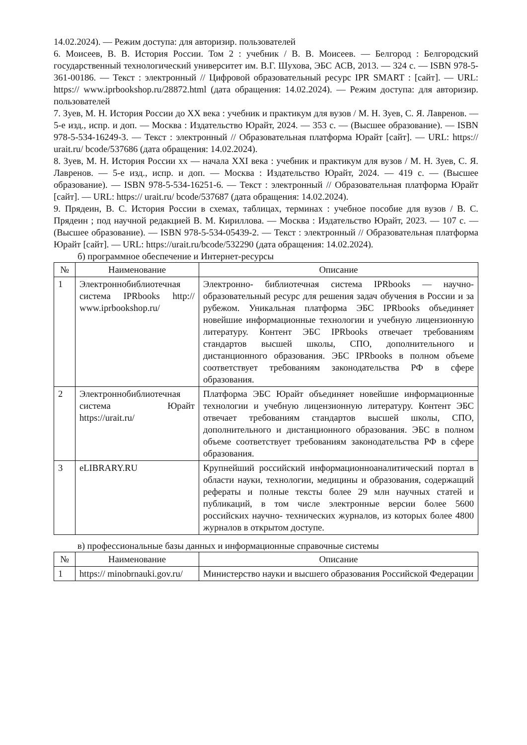14.02.2024). — Режим доступа: для авторизир. пользователей
6. Моисеев, В. В. История России. Том 2 : учебник / В. В. Моисеев. — Белгород : Белгородский государственный технологический университет им. В.Г. Шухова, ЭБС АСВ, 2013. — 324 с. — ISBN 978-5-361-00186. — Текст : электронный // Цифровой образовательный ресурс IPR SMART : [сайт]. — URL: https:// www.iprbookshop.ru/28872.html (дата обращения: 14.02.2024). — Режим доступа: для авторизир. пользователей
7. Зуев, М. Н. История России до XX века : учебник и практикум для вузов / М. Н. Зуев, С. Я. Лавренов. — 5-е изд., испр. и доп. — Москва : Издательство Юрайт, 2024. — 353 с. — (Высшее образование). — ISBN 978-5-534-16249-3. — Текст : электронный // Образовательная платформа Юрайт [сайт]. — URL: https:// urait.ru/ bcode/537686 (дата обращения: 14.02.2024).
8. Зуев, М. Н. История России xx — начала XXI века : учебник и практикум для вузов / М. Н. Зуев, С. Я. Лавренов. — 5-е изд., испр. и доп. — Москва : Издательство Юрайт, 2024. — 419 с. — (Высшее образование). — ISBN 978-5-534-16251-6. — Текст : электронный // Образовательная платформа Юрайт [сайт]. — URL: https:// urait.ru/ bcode/537687 (дата обращения: 14.02.2024).
9. Прядеин, В. С. История России в схемах, таблицах, терминах : учебное пособие для вузов / В. С. Прядеин ; под научной редакцией В. М. Кириллова. — Москва : Издательство Юрайт, 2023. — 107 с. — (Высшее образование). — ISBN 978-5-534-05439-2. — Текст : электронный // Образовательная платформа Юрайт [сайт]. — URL: https://urait.ru/bcode/532290 (дата обращения: 14.02.2024).
б) программное обеспечение и Интернет-ресурсы
| № | Наименование | Описание |
| --- | --- | --- |
| 1 | Электроннобиблиотечная система IPRbooks http:// www.iprbookshop.ru/ | Электронно- библиотечная система IPRbooks — научно- образовательный ресурс для решения задач обучения в России и за рубежом. Уникальная платформа ЭБС IPRbooks объединяет новейшие информационные технологии и учебную лицензионную литературу. Контент ЭБС IPRbooks отвечает требованиям стандартов высшей школы, СПО, дополнительного и дистанционного образования. ЭБС IPRbooks в полном объеме соответствует требованиям законодательства РФ в сфере образования. |
| 2 | Электроннобиблиотечная система Юрайт https://urait.ru/ | Платформа ЭБС Юрайт объединяет новейшие информационные технологии и учебную лицензионную литературу. Контент ЭБС отвечает требованиям стандартов высшей школы, СПО, дополнительного и дистанционного образования. ЭБС в полном объеме соответствует требованиям законодательства РФ в сфере образования. |
| 3 | eLIBRARY.RU | Крупнейший российский информационноаналитический портал в области науки, технологии, медицины и образования, содержащий рефераты и полные тексты более 29 млн научных статей и публикаций, в том числе электронные версии более 5600 российских научно- технических журналов, из которых более 4800 журналов в открытом доступе. |
в) профессиональные базы данных и информационные справочные системы
| № | Наименование | Описание |
| --- | --- | --- |
| 1 | https:// minobrnauki.gov.ru/ | Министерство науки и высшего образования Российской Федерации |